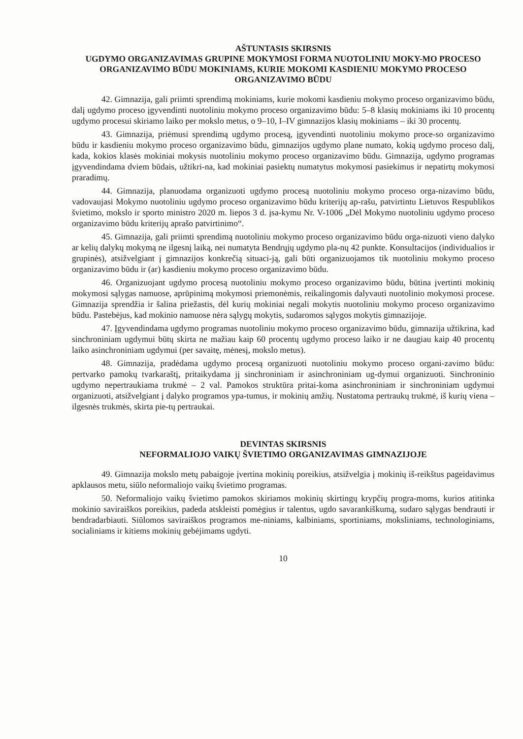AŠTUNTASIS SKIRSNIS
UGDYMO ORGANIZAVIMAS GRUPINE MOKYMOSI FORMA NUOTOLINIU MOKY-MO PROCESO ORGANIZAVIMO BŪDU MOKINIAMS, KURIE MOKOMI KASDIENIU MOKYMO PROCESO ORGANIZAVIMO BŪDU
42. Gimnazija, gali priimti sprendimą mokiniams, kurie mokomi kasdieniu mokymo proceso organizavimo būdu, dalį ugdymo proceso įgyvendinti nuotoliniu mokymo proceso organizavimo būdu: 5–8 klasių mokiniams iki 10 procentų ugdymo procesui skiriamo laiko per mokslo metus, o 9–10, I–IV gimnazijos klasių mokiniams – iki 30 procentų.
43. Gimnazija, priėmusi sprendimą ugdymo procesą, įgyvendinti nuotoliniu mokymo proce-so organizavimo būdu ir kasdieniu mokymo proceso organizavimo būdu, gimnazijos ugdymo plane numato, kokią ugdymo proceso dalį, kada, kokios klasės mokiniai mokysis nuotoliniu mokymo proceso organizavimo būdu. Gimnazija, ugdymo programas įgyvendindama dviem būdais, užtikri-na, kad mokiniai pasiektų numatytus mokymosi pasiekimus ir nepatirtų mokymosi praradimų.
44. Gimnazija, planuodama organizuoti ugdymo procesą nuotoliniu mokymo proceso orga-nizavimo būdu, vadovaujasi Mokymo nuotoliniu ugdymo proceso organizavimo būdu kriterijų ap-rašu, patvirtintu Lietuvos Respublikos švietimo, mokslo ir sporto ministro 2020 m. liepos 3 d. įsa-kymu Nr. V-1006 „Dėl Mokymo nuotoliniu ugdymo proceso organizavimo būdu kriterijų aprašo patvirtinimo“.
45. Gimnazija, gali priimti sprendimą nuotoliniu mokymo proceso organizavimo būdu orga-nizuoti vieno dalyko ar kelių dalykų mokymą ne ilgesnį laiką, nei numatyta Bendrųjų ugdymo pla-nų 42 punkte. Konsultacijos (individualios ir grupinės), atsižvelgiant į gimnazijos konkrečią situaci-ją, gali būti organizuojamos tik nuotoliniu mokymo proceso organizavimo būdu ir (ar) kasdieniu mokymo proceso organizavimo būdu.
46. Organizuojant ugdymo procesą nuotoliniu mokymo proceso organizavimo būdu, būtina įvertinti mokinių mokymosi sąlygas namuose, aprūpinimą mokymosi priemonėmis, reikalingomis dalyvauti nuotolinio mokymosi procese. Gimnazija sprendžia ir šalina priežastis, dėl kurių mokiniai negali mokytis nuotoliniu mokymo proceso organizavimo būdu. Pastebėjus, kad mokinio namuose nėra sąlygų mokytis, sudaromos sąlygos mokytis gimnazijoje.
47. Įgyvendindama ugdymo programas nuotoliniu mokymo proceso organizavimo būdu, gimnazija užtikrina, kad sinchroniniam ugdymui būtų skirta ne mažiau kaip 60 procentų ugdymo proceso laiko ir ne daugiau kaip 40 procentų laiko asinchroniniam ugdymui (per savaitę, mėnesį, mokslo metus).
48. Gimnazija, pradėdama ugdymo procesą organizuoti nuotoliniu mokymo proceso organi-zavimo būdu: pertvarko pamokų tvarkaraštį, pritaikydama jį sinchroniniam ir asinchroniniam ug-dymui organizuoti. Sinchroninio ugdymo nepertraukiama trukmė – 2 val. Pamokos struktūra pritai-koma asinchroniniam ir sinchroniniam ugdymui organizuoti, atsižvelgiant į dalyko programos ypa-tumus, ir mokinių amžių. Nustatoma pertraukų trukmė, iš kurių viena – ilgesnės trukmės, skirta pie-tų pertraukai.
DEVINTAS SKIRSNIS
NEFORMALIOJO VAIKŲ ŠVIETIMO ORGANIZAVIMAS GIMNAZIJOJE
49. Gimnazija mokslo metų pabaigoje įvertina mokinių poreikius, atsižvelgia į mokinių iš-reikštus pageidavimus apklausos metu, siūlo neformaliojo vaikų švietimo programas.
50. Neformaliojo vaikų švietimo pamokos skiriamos mokinių skirtingų krypčių progra-moms, kurios atitinka mokinio saviraiškos poreikius, padeda atskleisti pomėgius ir talentus, ugdo savarankiškumą, sudaro sąlygas bendrauti ir bendradarbiauti. Siūlomos saviraiškos programos me-niniams, kalbiniams, sportiniams, moksliniams, technologiniams, socialiniams ir kitiems mokinių gebėjimams ugdyti.
10